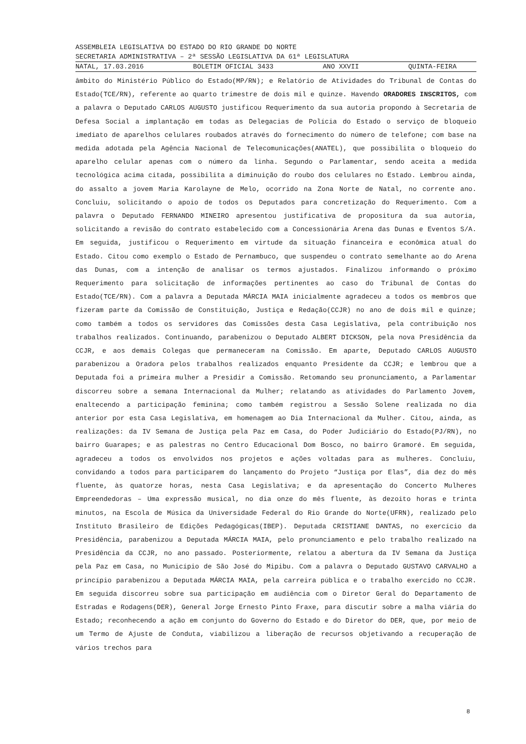ASSEMBLEIA LEGISLATIVA DO ESTADO DO RIO GRANDE DO NORTE
SECRETARIA ADMINISTRATIVA – 2ª SESSÃO LEGISLATIVA DA 61ª LEGISLATURA
NATAL, 17.03.2016 BOLETIM OFICIAL 3433 ANO XXVII QUINTA-FEIRA
âmbito do Ministério Público do Estado(MP/RN); e Relatório de Atividades do Tribunal de Contas do Estado(TCE/RN), referente ao quarto trimestre de dois mil e quinze. Havendo ORADORES INSCRITOS, com a palavra o Deputado CARLOS AUGUSTO justificou Requerimento da sua autoria propondo à Secretaria de Defesa Social a implantação em todas as Delegacias de Polícia do Estado o serviço de bloqueio imediato de aparelhos celulares roubados através do fornecimento do número de telefone; com base na medida adotada pela Agência Nacional de Telecomunicações(ANATEL), que possibilita o bloqueio do aparelho celular apenas com o número da linha. Segundo o Parlamentar, sendo aceita a medida tecnológica acima citada, possibilita a diminuição do roubo dos celulares no Estado. Lembrou ainda, do assalto a jovem Maria Karolayne de Melo, ocorrido na Zona Norte de Natal, no corrente ano. Concluiu, solicitando o apoio de todos os Deputados para concretização do Requerimento. Com a palavra o Deputado FERNANDO MINEIRO apresentou justificativa de propositura da sua autoria, solicitando a revisão do contrato estabelecido com a Concessionária Arena das Dunas e Eventos S/A. Em seguida, justificou o Requerimento em virtude da situação financeira e econômica atual do Estado. Citou como exemplo o Estado de Pernambuco, que suspendeu o contrato semelhante ao do Arena das Dunas, com a intenção de analisar os termos ajustados. Finalizou informando o próximo Requerimento para solicitação de informações pertinentes ao caso do Tribunal de Contas do Estado(TCE/RN). Com a palavra a Deputada MÁRCIA MAIA inicialmente agradeceu a todos os membros que fizeram parte da Comissão de Constituição, Justiça e Redação(CCJR) no ano de dois mil e quinze; como também a todos os servidores das Comissões desta Casa Legislativa, pela contribuição nos trabalhos realizados. Continuando, parabenizou o Deputado ALBERT DICKSON, pela nova Presidência da CCJR, e aos demais Colegas que permaneceram na Comissão. Em aparte, Deputado CARLOS AUGUSTO parabenizou a Oradora pelos trabalhos realizados enquanto Presidente da CCJR; e lembrou que a Deputada foi a primeira mulher a Presidir a Comissão. Retomando seu pronunciamento, a Parlamentar discorreu sobre a semana Internacional da Mulher; relatando as atividades do Parlamento Jovem, enaltecendo a participação feminina; como também registrou a Sessão Solene realizada no dia anterior por esta Casa Legislativa, em homenagem ao Dia Internacional da Mulher. Citou, ainda, as realizações: da IV Semana de Justiça pela Paz em Casa, do Poder Judiciário do Estado(PJ/RN), no bairro Guarapes; e as palestras no Centro Educacional Dom Bosco, no bairro Gramoré. Em seguida, agradeceu a todos os envolvidos nos projetos e ações voltadas para as mulheres. Concluiu, convidando a todos para participarem do lançamento do Projeto “Justiça por Elas”, dia dez do mês fluente, às quatorze horas, nesta Casa Legislativa; e da apresentação do Concerto Mulheres Empreendedoras – Uma expressão musical, no dia onze do mês fluente, às dezoito horas e trinta minutos, na Escola de Música da Universidade Federal do Rio Grande do Norte(UFRN), realizado pelo Instituto Brasileiro de Edições Pedagógicas(IBEP). Deputada CRISTIANE DANTAS, no exercício da Presidência, parabenizou a Deputada MÁRCIA MAIA, pelo pronunciamento e pelo trabalho realizado na Presidência da CCJR, no ano passado. Posteriormente, relatou a abertura da IV Semana da Justiça pela Paz em Casa, no Município de São José do Mipibu. Com a palavra o Deputado GUSTAVO CARVALHO a princípio parabenizou a Deputada MÁRCIA MAIA, pela carreira pública e o trabalho exercido no CCJR. Em seguida discorreu sobre sua participação em audiência com o Diretor Geral do Departamento de Estradas e Rodagens(DER), General Jorge Ernesto Pinto Fraxe, para discutir sobre a malha viária do Estado; reconhecendo a ação em conjunto do Governo do Estado e do Diretor do DER, que, por meio de um Termo de Ajuste de Conduta, viabilizou a liberação de recursos objetivando a recuperação de vários trechos para
8